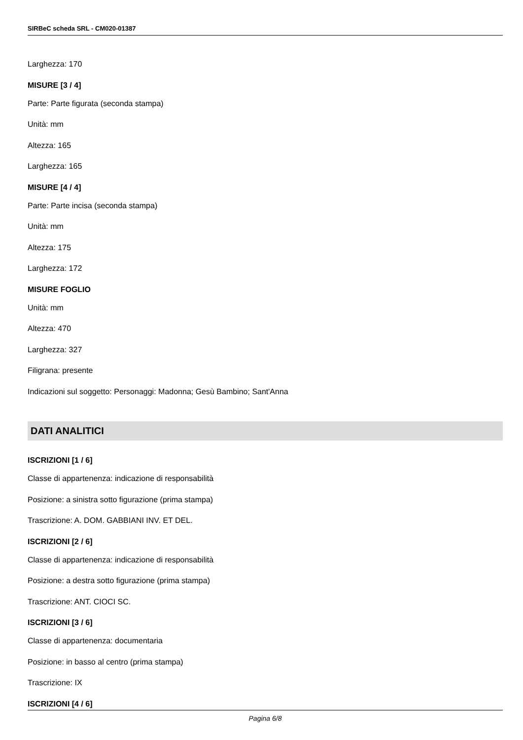SIRBeC scheda SRL - CM020-01387
Larghezza: 170
MISURE [3 / 4]
Parte: Parte figurata (seconda stampa)
Unità: mm
Altezza: 165
Larghezza: 165
MISURE [4 / 4]
Parte: Parte incisa (seconda stampa)
Unità: mm
Altezza: 175
Larghezza: 172
MISURE FOGLIO
Unità: mm
Altezza: 470
Larghezza: 327
Filigrana: presente
Indicazioni sul soggetto: Personaggi: Madonna; Gesù Bambino; Sant'Anna
DATI ANALITICI
ISCRIZIONI [1 / 6]
Classe di appartenenza: indicazione di responsabilità
Posizione: a sinistra sotto figurazione (prima stampa)
Trascrizione: A. DOM. GABBIANI INV. ET DEL.
ISCRIZIONI [2 / 6]
Classe di appartenenza: indicazione di responsabilità
Posizione: a destra sotto figurazione (prima stampa)
Trascrizione: ANT. CIOCI SC.
ISCRIZIONI [3 / 6]
Classe di appartenenza: documentaria
Posizione: in basso al centro (prima stampa)
Trascrizione: IX
ISCRIZIONI [4 / 6]
Pagina 6/8